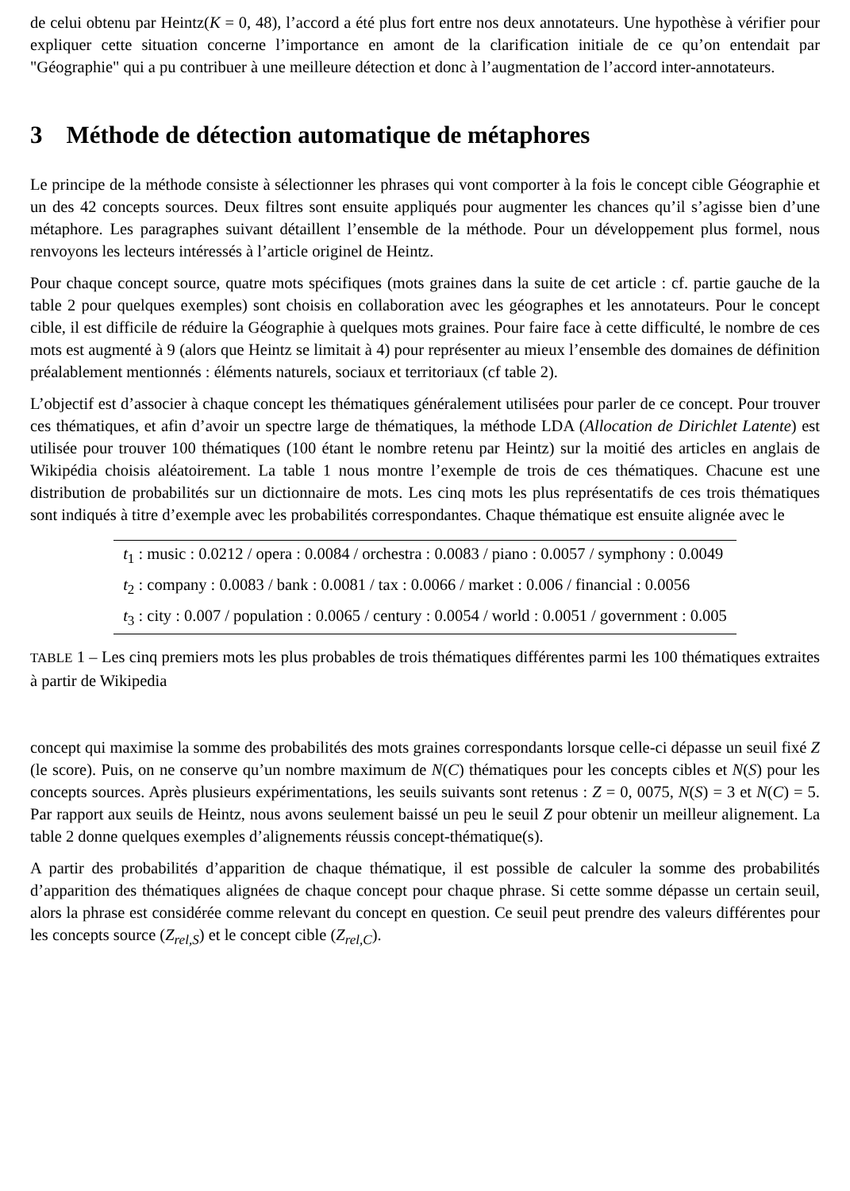de celui obtenu par Heintz(K = 0, 48), l’accord a été plus fort entre nos deux annotateurs. Une hypothèse à vérifier pour expliquer cette situation concerne l’importance en amont de la clarification initiale de ce qu’on entendait par "Géographie" qui a pu contribuer à une meilleure détection et donc à l’augmentation de l’accord inter-annotateurs.
3 Méthode de détection automatique de métaphores
Le principe de la méthode consiste à sélectionner les phrases qui vont comporter à la fois le concept cible Géographie et un des 42 concepts sources. Deux filtres sont ensuite appliqués pour augmenter les chances qu’il s’agisse bien d’une métaphore. Les paragraphes suivant détaillent l’ensemble de la méthode. Pour un développement plus formel, nous renvoyons les lecteurs intéressés à l’article originel de Heintz.
Pour chaque concept source, quatre mots spécifiques (mots graines dans la suite de cet article : cf. partie gauche de la table 2 pour quelques exemples) sont choisis en collaboration avec les géographes et les annotateurs. Pour le concept cible, il est difficile de réduire la Géographie à quelques mots graines. Pour faire face à cette difficulté, le nombre de ces mots est augmenté à 9 (alors que Heintz se limitait à 4) pour représenter au mieux l’ensemble des domaines de définition préalablement mentionnés : éléments naturels, sociaux et territoriaux (cf table 2).
L’objectif est d’associer à chaque concept les thématiques généralement utilisées pour parler de ce concept. Pour trouver ces thématiques, et afin d’avoir un spectre large de thématiques, la méthode LDA (Allocation de Dirichlet Latente) est utilisée pour trouver 100 thématiques (100 étant le nombre retenu par Heintz) sur la moitié des articles en anglais de Wikipédia choisis aléatoirement. La table 1 nous montre l’exemple de trois de ces thématiques. Chacune est une distribution de probabilités sur un dictionnaire de mots. Les cinq mots les plus représentatifs de ces trois thématiques sont indiqués à titre d’exemple avec les probabilités correspondantes. Chaque thématique est ensuite alignée avec le
| t<sub>1</sub> : music : 0.0212 / opera : 0.0084 / orchestra : 0.0083 / piano : 0.0057 / symphony : 0.0049 |
| t<sub>2</sub> : company : 0.0083 / bank : 0.0081 / tax : 0.0066 / market : 0.006 / financial : 0.0056 |
| t<sub>3</sub> : city : 0.007 / population : 0.0065 / century : 0.0054 / world : 0.0051 / government : 0.005 |
TABLE 1 – Les cinq premiers mots les plus probables de trois thématiques différentes parmi les 100 thématiques extraites à partir de Wikipedia
concept qui maximise la somme des probabilités des mots graines correspondants lorsque celle-ci dépasse un seuil fixé Z (le score). Puis, on ne conserve qu’un nombre maximum de N(C) thématiques pour les concepts cibles et N(S) pour les concepts sources. Après plusieurs expérimentations, les seuils suivants sont retenus : Z = 0, 0075, N(S) = 3 et N(C) = 5. Par rapport aux seuils de Heintz, nous avons seulement baissé un peu le seuil Z pour obtenir un meilleur alignement. La table 2 donne quelques exemples d’alignements réussis concept-thématique(s).
A partir des probabilités d’apparition de chaque thématique, il est possible de calculer la somme des probabilités d’apparition des thématiques alignées de chaque concept pour chaque phrase. Si cette somme dépasse un certain seuil, alors la phrase est considérée comme relevant du concept en question. Ce seuil peut prendre des valeurs différentes pour les concepts source (Z<sub>rel,S</sub>) et le concept cible (Z<sub>rel,C</sub>).